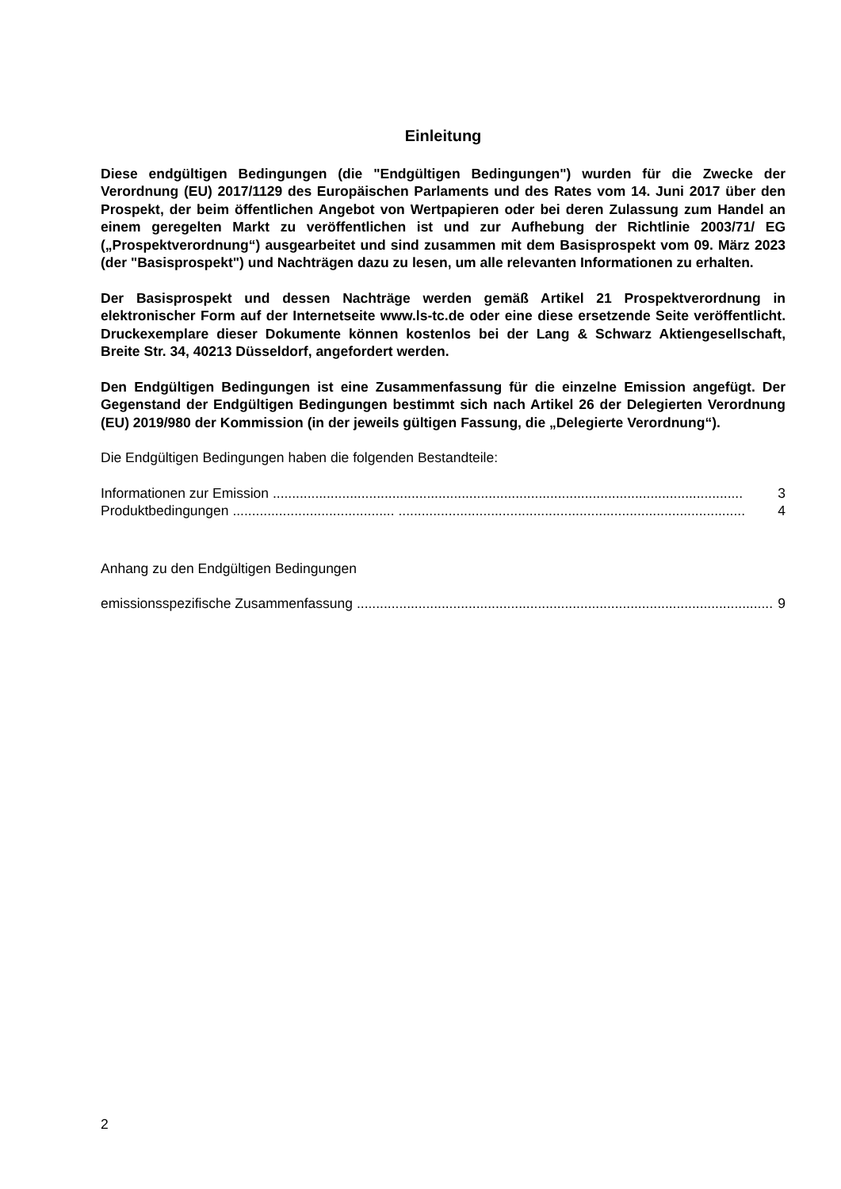Einleitung
Diese endgültigen Bedingungen (die "Endgültigen Bedingungen") wurden für die Zwecke der Verordnung (EU) 2017/1129 des Europäischen Parlaments und des Rates vom 14. Juni 2017 über den Prospekt, der beim öffentlichen Angebot von Wertpapieren oder bei deren Zulassung zum Handel an einem geregelten Markt zu veröffentlichen ist und zur Aufhebung der Richtlinie 2003/71/ EG („Prospektverordnung“) ausgearbeitet und sind zusammen mit dem Basisprospekt vom 09. März 2023 (der "Basisprospekt") und Nachträgen dazu zu lesen, um alle relevanten Informationen zu erhalten.
Der Basisprospekt und dessen Nachträge werden gemäß Artikel 21 Prospektverordnung in elektronischer Form auf der Internetseite www.ls-tc.de oder eine diese ersetzende Seite veröffentlicht. Druckexemplare dieser Dokumente können kostenlos bei der Lang & Schwarz Aktiengesellschaft, Breite Str. 34, 40213 Düsseldorf, angefordert werden.
Den Endgültigen Bedingungen ist eine Zusammenfassung für die einzelne Emission angefügt. Der Gegenstand der Endgültigen Bedingungen bestimmt sich nach Artikel 26 der Delegierten Verordnung (EU) 2019/980 der Kommission (in der jeweils gültigen Fassung, die „Delegierte Verordnung“).
Die Endgültigen Bedingungen haben die folgenden Bestandteile:
Informationen zur Emission .......................................................................................................................... 3
Produktbedingungen .......................................... .......................................................................................... 4
Anhang zu den Endgültigen Bedingungen
emissionsspezifische Zusammenfassung ............................................................................................................. 9
2